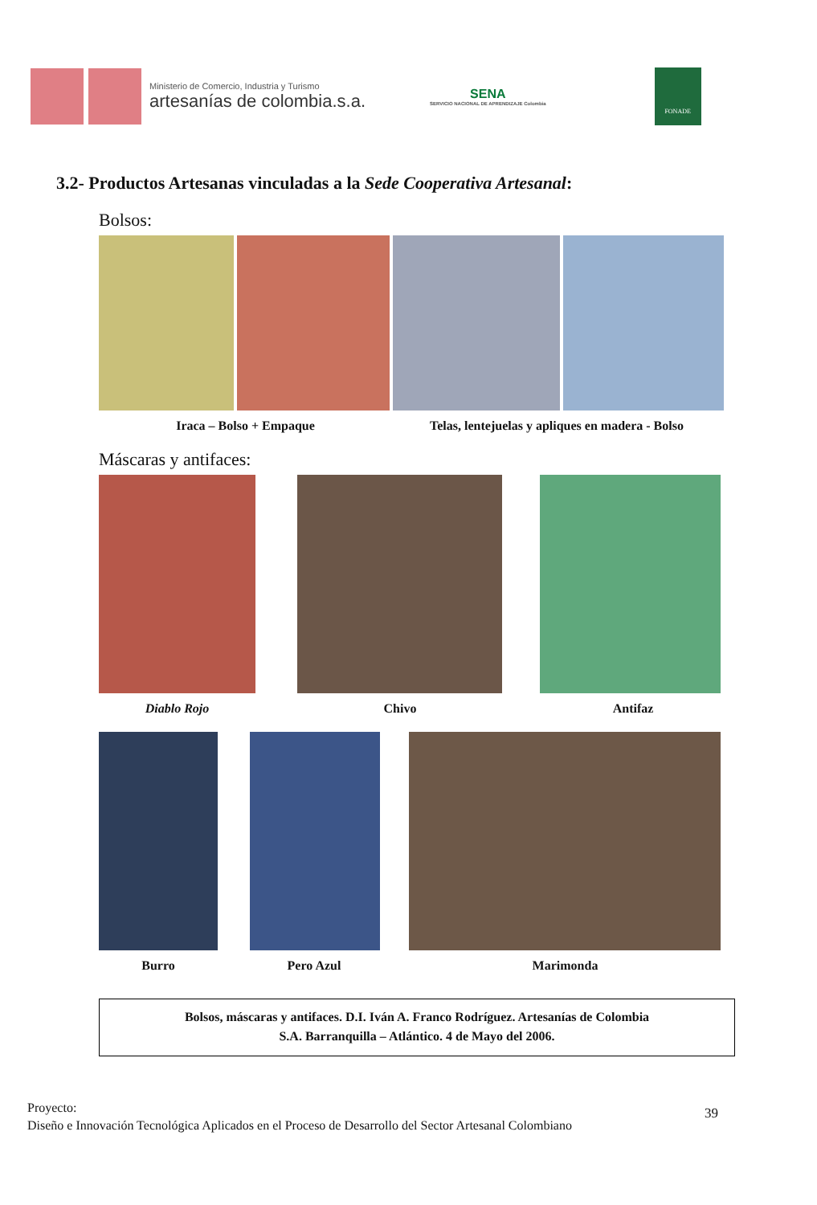Ministerio de Comercio, Industria y Turismo
artesanías de colombia.s.a.
SENA
SERVICIO NACIONAL DE APRENDIZAJE Colombia
FONADE
3.2- Productos Artesanas vinculadas a la Sede Cooperativa Artesanal:
Bolsos:
Iraca – Bolso + Empaque Telas, lentejuelas y apliques en madera - Bolso
Máscaras y antifaces:
Diablo Rojo Chivo Antifaz
Burro Pero Azul Marimonda
Bolsos, máscaras y antifaces. D.I. Iván A. Franco Rodríguez. Artesanías de Colombia
S.A. Barranquilla – Atlántico. 4 de Mayo del 2006.
Proyecto:
Diseño e Innovación Tecnológica Aplicados en el Proceso de Desarrollo del Sector Artesanal Colombiano
39